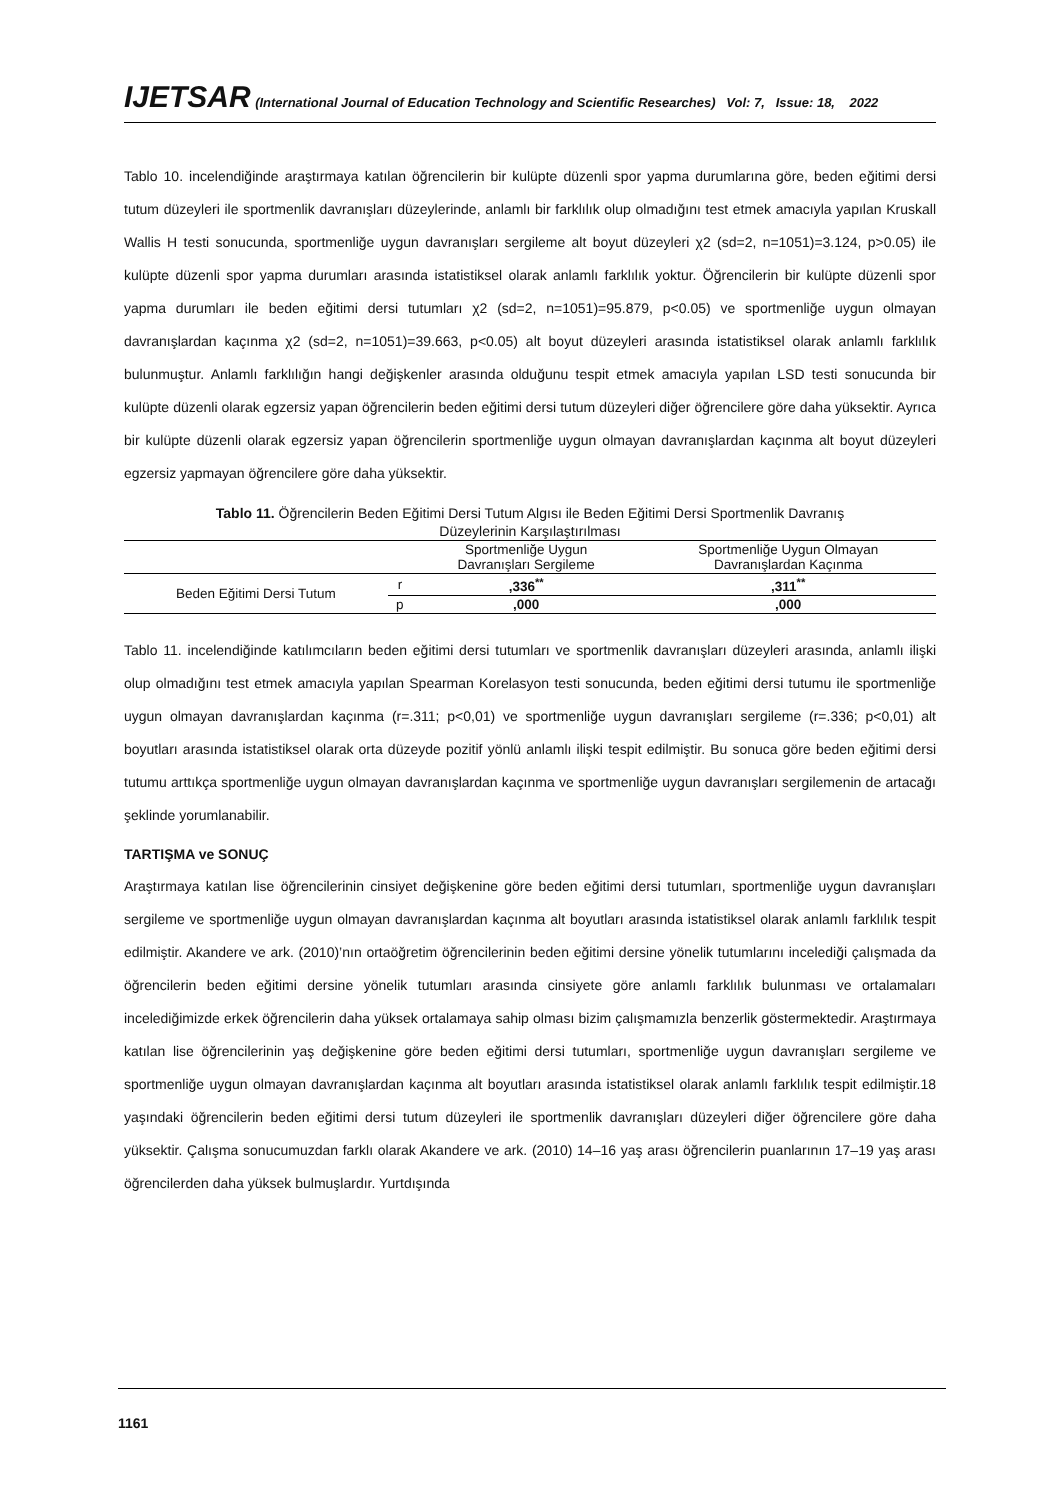IJETSAR (International Journal of Education Technology and Scientific Researches) Vol: 7, Issue: 18, 2022
Tablo 10. incelendiğinde araştırmaya katılan öğrencilerin bir kulüpte düzenli spor yapma durumlarına göre, beden eğitimi dersi tutum düzeyleri ile sportmenlik davranışları düzeylerinde, anlamlı bir farklılık olup olmadığını test etmek amacıyla yapılan Kruskall Wallis H testi sonucunda, sportmenliğe uygun davranışları sergileme alt boyut düzeyleri χ2 (sd=2, n=1051)=3.124, p>0.05) ile kulüpte düzenli spor yapma durumları arasında istatistiksel olarak anlamlı farklılık yoktur. Öğrencilerin bir kulüpte düzenli spor yapma durumları ile beden eğitimi dersi tutumları χ2 (sd=2, n=1051)=95.879, p<0.05) ve sportmenliğe uygun olmayan davranışlardan kaçınma χ2 (sd=2, n=1051)=39.663, p<0.05) alt boyut düzeyleri arasında istatistiksel olarak anlamlı farklılık bulunmuştur. Anlamlı farklılığın hangi değişkenler arasında olduğunu tespit etmek amacıyla yapılan LSD testi sonucunda bir kulüpte düzenli olarak egzersiz yapan öğrencilerin beden eğitimi dersi tutum düzeyleri diğer öğrencilere göre daha yüksektir. Ayrıca bir kulüpte düzenli olarak egzersiz yapan öğrencilerin sportmenliğe uygun olmayan davranışlardan kaçınma alt boyut düzeyleri egzersiz yapmayan öğrencilere göre daha yüksektir.
Tablo 11. Öğrencilerin Beden Eğitimi Dersi Tutum Algısı ile Beden Eğitimi Dersi Sportmenlik Davranış
Düzeylerinin Karşılaştırılması
| | | Sportmenliğe Uygun Davranışları Sergileme | Sportmenliğe Uygun Olmayan Davranışlardan Kaçınma |
| --- | --- | --- | --- |
| Beden Eğitimi Dersi Tutum | r | ,336<sup>**</sup> | ,311<sup>**</sup> |
| | p | ,000 | ,000 |
Tablo 11. incelendiğinde katılımcıların beden eğitimi dersi tutumları ve sportmenlik davranışları düzeyleri arasında, anlamlı ilişki olup olmadığını test etmek amacıyla yapılan Spearman Korelasyon testi sonucunda, beden eğitimi dersi tutumu ile sportmenliğe uygun olmayan davranışlardan kaçınma (r=.311; p<0,01) ve sportmenliğe uygun davranışları sergileme (r=.336; p<0,01) alt boyutları arasında istatistiksel olarak orta düzeyde pozitif yönlü anlamlı ilişki tespit edilmiştir. Bu sonuca göre beden eğitimi dersi tutumu arttıkça sportmenliğe uygun olmayan davranışlardan kaçınma ve sportmenliğe uygun davranışları sergilemenin de artacağı şeklinde yorumlanabilir.
TARTIŞMA ve SONUÇ
Araştırmaya katılan lise öğrencilerinin cinsiyet değişkenine göre beden eğitimi dersi tutumları, sportmenliğe uygun davranışları sergileme ve sportmenliğe uygun olmayan davranışlardan kaçınma alt boyutları arasında istatistiksel olarak anlamlı farklılık tespit edilmiştir. Akandere ve ark. (2010)’nın ortaöğretim öğrencilerinin beden eğitimi dersine yönelik tutumlarını incelediği çalışmada da öğrencilerin beden eğitimi dersine yönelik tutumları arasında cinsiyete göre anlamlı farklılık bulunması ve ortalamaları incelediğimizde erkek öğrencilerin daha yüksek ortalamaya sahip olması bizim çalışmamızla benzerlik göstermektedir. Araştırmaya katılan lise öğrencilerinin yaş değişkenine göre beden eğitimi dersi tutumları, sportmenliğe uygun davranışları sergileme ve sportmenliğe uygun olmayan davranışlardan kaçınma alt boyutları arasında istatistiksel olarak anlamlı farklılık tespit edilmiştir.18 yaşındaki öğrencilerin beden eğitimi dersi tutum düzeyleri ile sportmenlik davranışları düzeyleri diğer öğrencilere göre daha yüksektir. Çalışma sonucumuzdan farklı olarak Akandere ve ark. (2010) 14–16 yaş arası öğrencilerin puanlarının 17–19 yaş arası öğrencilerden daha yüksek bulmuşlardır. Yurtdışında
1161